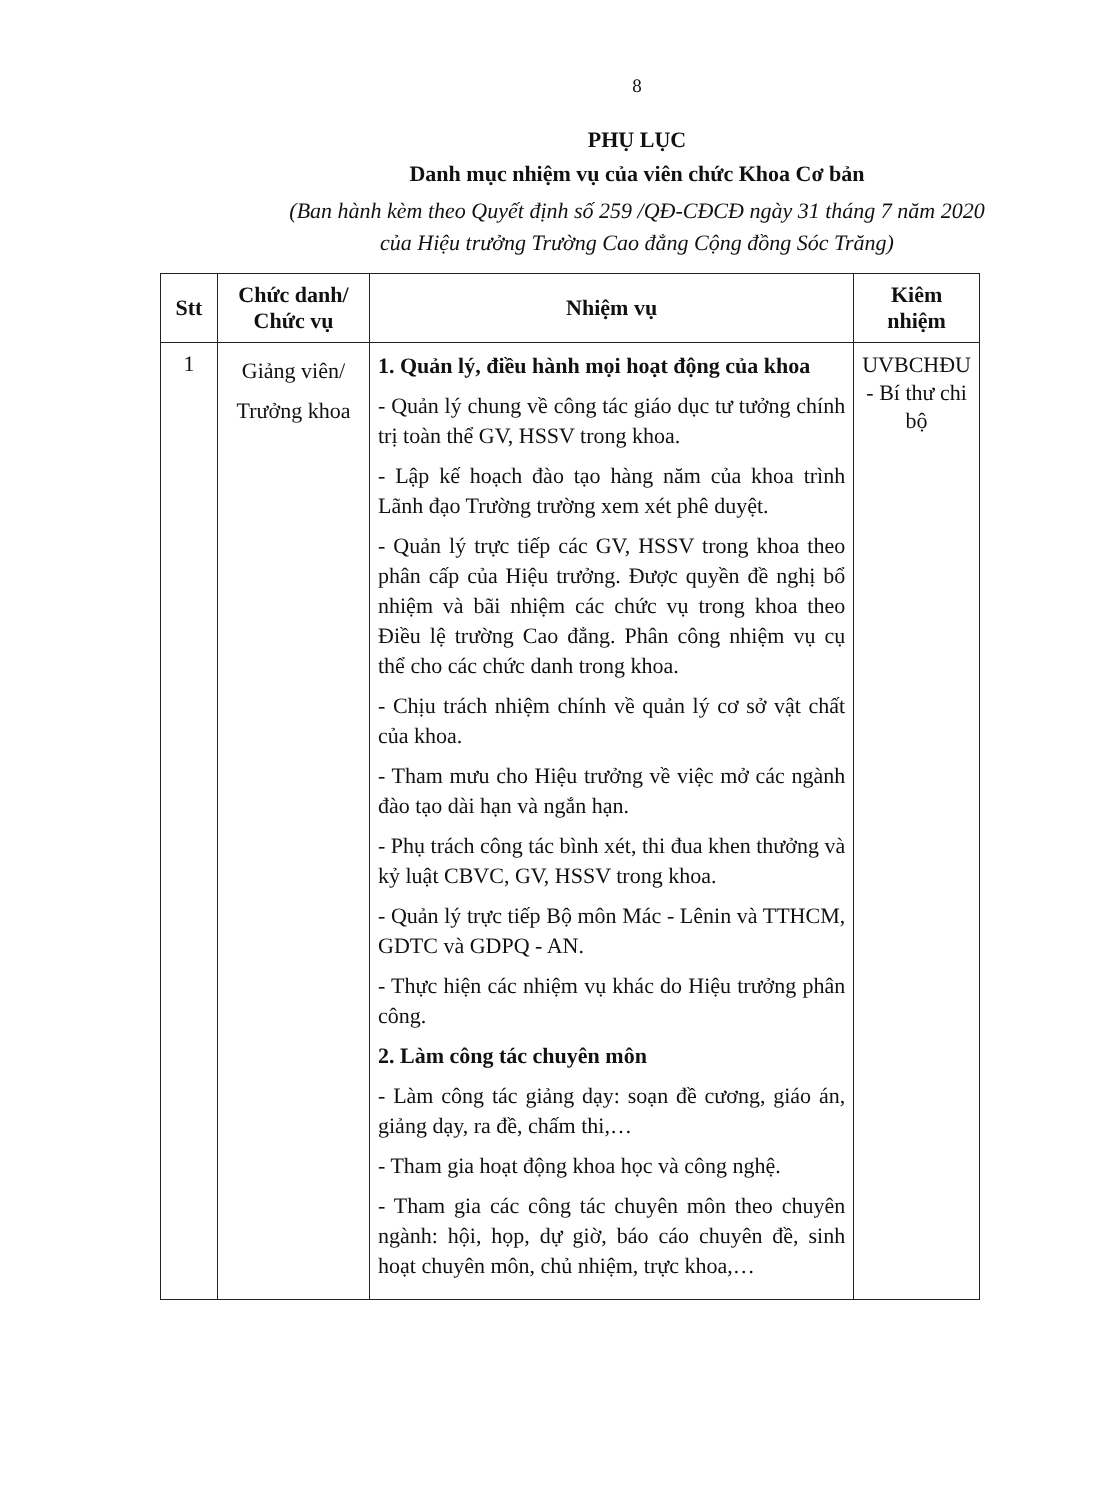8
PHỤ LỤC
Danh mục nhiệm vụ của viên chức Khoa Cơ bản
(Ban hành kèm theo Quyết định số 259 /QĐ-CĐCĐ ngày 31 tháng 7 năm 2020
của Hiệu trưởng Trường Cao đẳng Cộng đồng Sóc Trăng)
| Stt | Chức danh/ Chức vụ | Nhiệm vụ | Kiêm nhiệm |
| --- | --- | --- | --- |
| 1 | Giảng viên/ Trưởng khoa | 1. Quản lý, điều hành mọi hoạt động của khoa - Quản lý chung về công tác giáo dục tư tưởng chính trị toàn thể GV, HSSV trong khoa. - Lập kế hoạch đào tạo hàng năm của khoa trình Lãnh đạo Trường trường xem xét phê duyệt. - Quản lý trực tiếp các GV, HSSV trong khoa theo phân cấp của Hiệu trưởng. Được quyền đề nghị bổ nhiệm và bãi nhiệm các chức vụ trong khoa theo Điều lệ trường Cao đẳng. Phân công nhiệm vụ cụ thể cho các chức danh trong khoa. - Chịu trách nhiệm chính về quản lý cơ sở vật chất của khoa. - Tham mưu cho Hiệu trưởng về việc mở các ngành đào tạo dài hạn và ngắn hạn. - Phụ trách công tác bình xét, thi đua khen thưởng và kỷ luật CBVC, GV, HSSV trong khoa. - Quản lý trực tiếp Bộ môn Mác - Lênin và TTHCM, GDTC và GDPQ - AN. - Thực hiện các nhiệm vụ khác do Hiệu trưởng phân công. 2. Làm công tác chuyên môn - Làm công tác giảng dạy: soạn đề cương, giáo án, giảng dạy, ra đề, chấm thi,… - Tham gia hoạt động khoa học và công nghệ. - Tham gia các công tác chuyên môn theo chuyên ngành: hội, họp, dự giờ, báo cáo chuyên đề, sinh hoạt chuyên môn, chủ nhiệm, trực khoa,… | UVBCHĐU - Bí thư chi bộ |